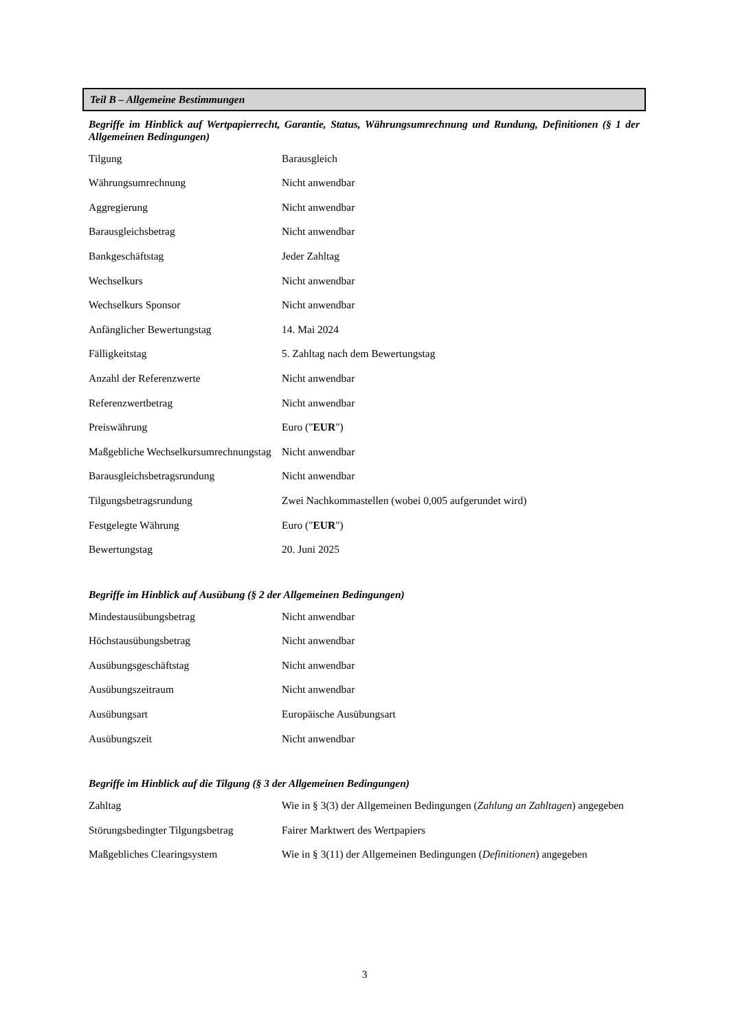Teil B – Allgemeine Bestimmungen
Begriffe im Hinblick auf Wertpapierrecht, Garantie, Status, Währungsumrechnung und Rundung, Definitionen (§ 1 der Allgemeinen Bedingungen)
| Tilgung | Barausgleich |
| Währungsumrechnung | Nicht anwendbar |
| Aggregierung | Nicht anwendbar |
| Barausgleichsbetrag | Nicht anwendbar |
| Bankgeschäftstag | Jeder Zahltag |
| Wechselkurs | Nicht anwendbar |
| Wechselkurs Sponsor | Nicht anwendbar |
| Anfänglicher Bewertungstag | 14. Mai 2024 |
| Fälligkeitstag | 5. Zahltag nach dem Bewertungstag |
| Anzahl der Referenzwerte | Nicht anwendbar |
| Referenzwertbetrag | Nicht anwendbar |
| Preiswährung | Euro (" EUR ") |
| Maßgebliche Wechselkursumrechnungstag | Nicht anwendbar |
| Barausgleichsbetragsrundung | Nicht anwendbar |
| Tilgungsbetragsrundung | Zwei Nachkommastellen (wobei 0,005 aufgerundet wird) |
| Festgelegte Währung | Euro (" EUR ") |
| Bewertungstag | 20. Juni 2025 |
Begriffe im Hinblick auf Ausübung (§ 2 der Allgemeinen Bedingungen)
| Mindestausübungsbetrag | Nicht anwendbar |
| Höchstausübungsbetrag | Nicht anwendbar |
| Ausübungsgeschäftstag | Nicht anwendbar |
| Ausübungszeitraum | Nicht anwendbar |
| Ausübungsart | Europäische Ausübungsart |
| Ausübungszeit | Nicht anwendbar |
Begriffe im Hinblick auf die Tilgung (§ 3 der Allgemeinen Bedingungen)
| Zahltag | Wie in § 3(3) der Allgemeinen Bedingungen ( Zahlung an Zahltagen ) angegeben |
| Störungsbedingter Tilgungsbetrag | Fairer Marktwert des Wertpapiers |
| Maßgebliches Clearingsystem | Wie in § 3(11) der Allgemeinen Bedingungen ( Definitionen ) angegeben |
3